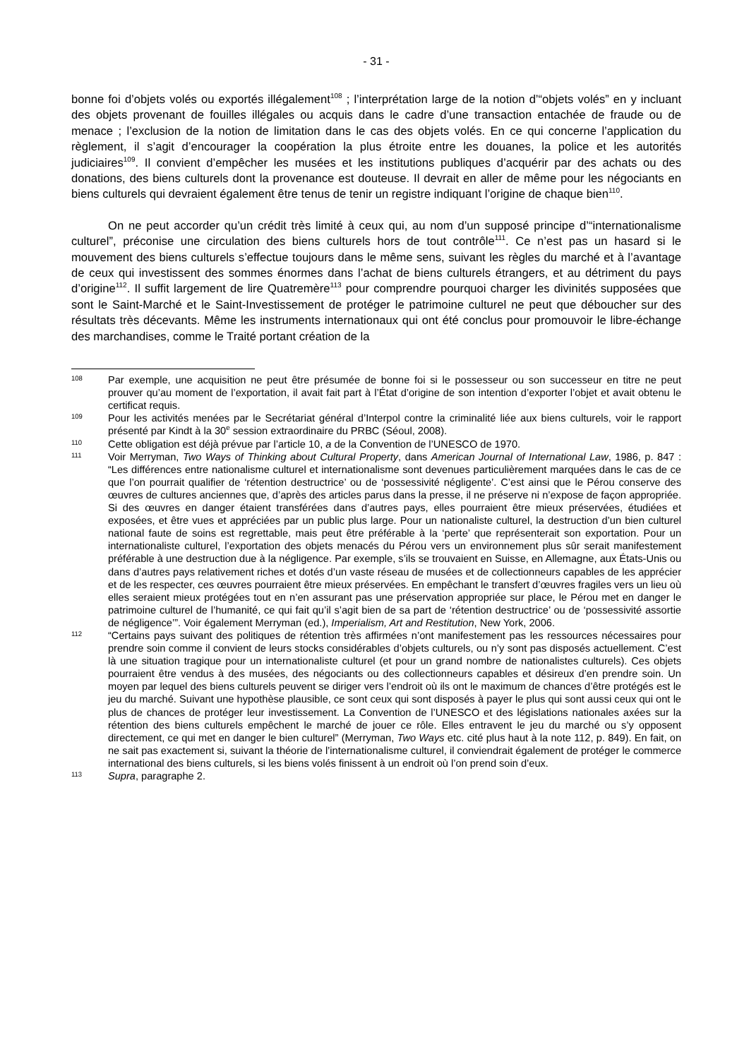- 31 -
bonne foi d’objets volés ou exportés illégalement<sup>108</sup> ; l’interprétation large de la notion d’“objets volés” en y incluant des objets provenant de fouilles illégales ou acquis dans le cadre d’une transaction entachée de fraude ou de menace ; l’exclusion de la notion de limitation dans le cas des objets volés. En ce qui concerne l’application du règlement, il s’agit d’encourager la coopération la plus étroite entre les douanes, la police et les autorités judiciaires<sup>109</sup>. Il convient d’empêcher les musées et les institutions publiques d’acquérir par des achats ou des donations, des biens culturels dont la provenance est douteuse. Il devrait en aller de même pour les négociants en biens culturels qui devraient également être tenus de tenir un registre indiquant l’origine de chaque bien<sup>110</sup>.
On ne peut accorder qu’un crédit très limité à ceux qui, au nom d’un supposé principe d’“internationalisme culturel”, préconise une circulation des biens culturels hors de tout contrôle<sup>111</sup>. Ce n’est pas un hasard si le mouvement des biens culturels s’effectue toujours dans le même sens, suivant les règles du marché et à l’avantage de ceux qui investissent des sommes énormes dans l’achat de biens culturels étrangers, et au détriment du pays d’origine<sup>112</sup>. Il suffit largement de lire Quatremère<sup>113</sup> pour comprendre pourquoi charger les divinités supposées que sont le Saint-Marché et le Saint-Investissement de protéger le patrimoine culturel ne peut que déboucher sur des résultats très décevants. Même les instruments internationaux qui ont été conclus pour promouvoir le libre-échange des marchandises, comme le Traité portant création de la
108 Par exemple, une acquisition ne peut être présumée de bonne foi si le possesseur ou son successeur en titre ne peut prouver qu’au moment de l’exportation, il avait fait part à l’État d’origine de son intention d’exporter l’objet et avait obtenu le certificat requis.
109 Pour les activités menées par le Secrétariat général d’Interpol contre la criminalité liée aux biens culturels, voir le rapport présenté par Kindt à la 30<sup>e</sup> session extraordinaire du PRBC (Séoul, 2008).
110 Cette obligation est déjà prévue par l’article 10, a de la Convention de l’UNESCO de 1970.
111 Voir Merryman, Two Ways of Thinking about Cultural Property, dans American Journal of International Law, 1986, p. 847 : “Les différences entre nationalisme culturel et internationalisme sont devenues particulièrement marquées dans le cas de ce que l’on pourrait qualifier de ‘rétention destructrice’ ou de ‘possessivité négligente’. C’est ainsi que le Pérou conserve des œuvres de cultures anciennes que, d’après des articles parus dans la presse, il ne préserve ni n’expose de façon appropriée. Si des œuvres en danger étaient transférées dans d’autres pays, elles pourraient être mieux préservées, étudiées et exposées, et être vues et appréciées par un public plus large. Pour un nationaliste culturel, la destruction d’un bien culturel national faute de soins est regrettable, mais peut être préférable à la ‘perte’ que représenterait son exportation. Pour un internationaliste culturel, l’exportation des objets menacés du Pérou vers un environnement plus sûr serait manifestement préférable à une destruction due à la négligence. Par exemple, s’ils se trouvaient en Suisse, en Allemagne, aux États-Unis ou dans d’autres pays relativement riches et dotés d’un vaste réseau de musées et de collectionneurs capables de les apprécier et de les respecter, ces œuvres pourraient être mieux préservées. En empêchant le transfert d’œuvres fragiles vers un lieu où elles seraient mieux protégées tout en n’en assurant pas une préservation appropriée sur place, le Pérou met en danger le patrimoine culturel de l’humanité, ce qui fait qu’il s’agit bien de sa part de ‘rétention destructrice’ ou de ‘possessivité assortie de négligence’”. Voir également Merryman (ed.), Imperialism, Art and Restitution, New York, 2006.
112 “Certains pays suivant des politiques de rétention très affirmées n’ont manifestement pas les ressources nécessaires pour prendre soin comme il convient de leurs stocks considérables d’objets culturels, ou n’y sont pas disposés actuellement. C’est là une situation tragique pour un internationaliste culturel (et pour un grand nombre de nationalistes culturels). Ces objets pourraient être vendus à des musées, des négociants ou des collectionneurs capables et désireux d’en prendre soin. Un moyen par lequel des biens culturels peuvent se diriger vers l’endroit où ils ont le maximum de chances d’être protégés est le jeu du marché. Suivant une hypothèse plausible, ce sont ceux qui sont disposés à payer le plus qui sont aussi ceux qui ont le plus de chances de protéger leur investissement. La Convention de l’UNESCO et des législations nationales axées sur la rétention des biens culturels empêchent le marché de jouer ce rôle. Elles entravent le jeu du marché ou s’y opposent directement, ce qui met en danger le bien culturel” (Merryman, Two Ways etc. cité plus haut à la note 112, p. 849). En fait, on ne sait pas exactement si, suivant la théorie de l’internationalisme culturel, il conviendrait également de protéger le commerce international des biens culturels, si les biens volés finissent à un endroit où l’on prend soin d’eux.
113 Supra, paragraphe 2.